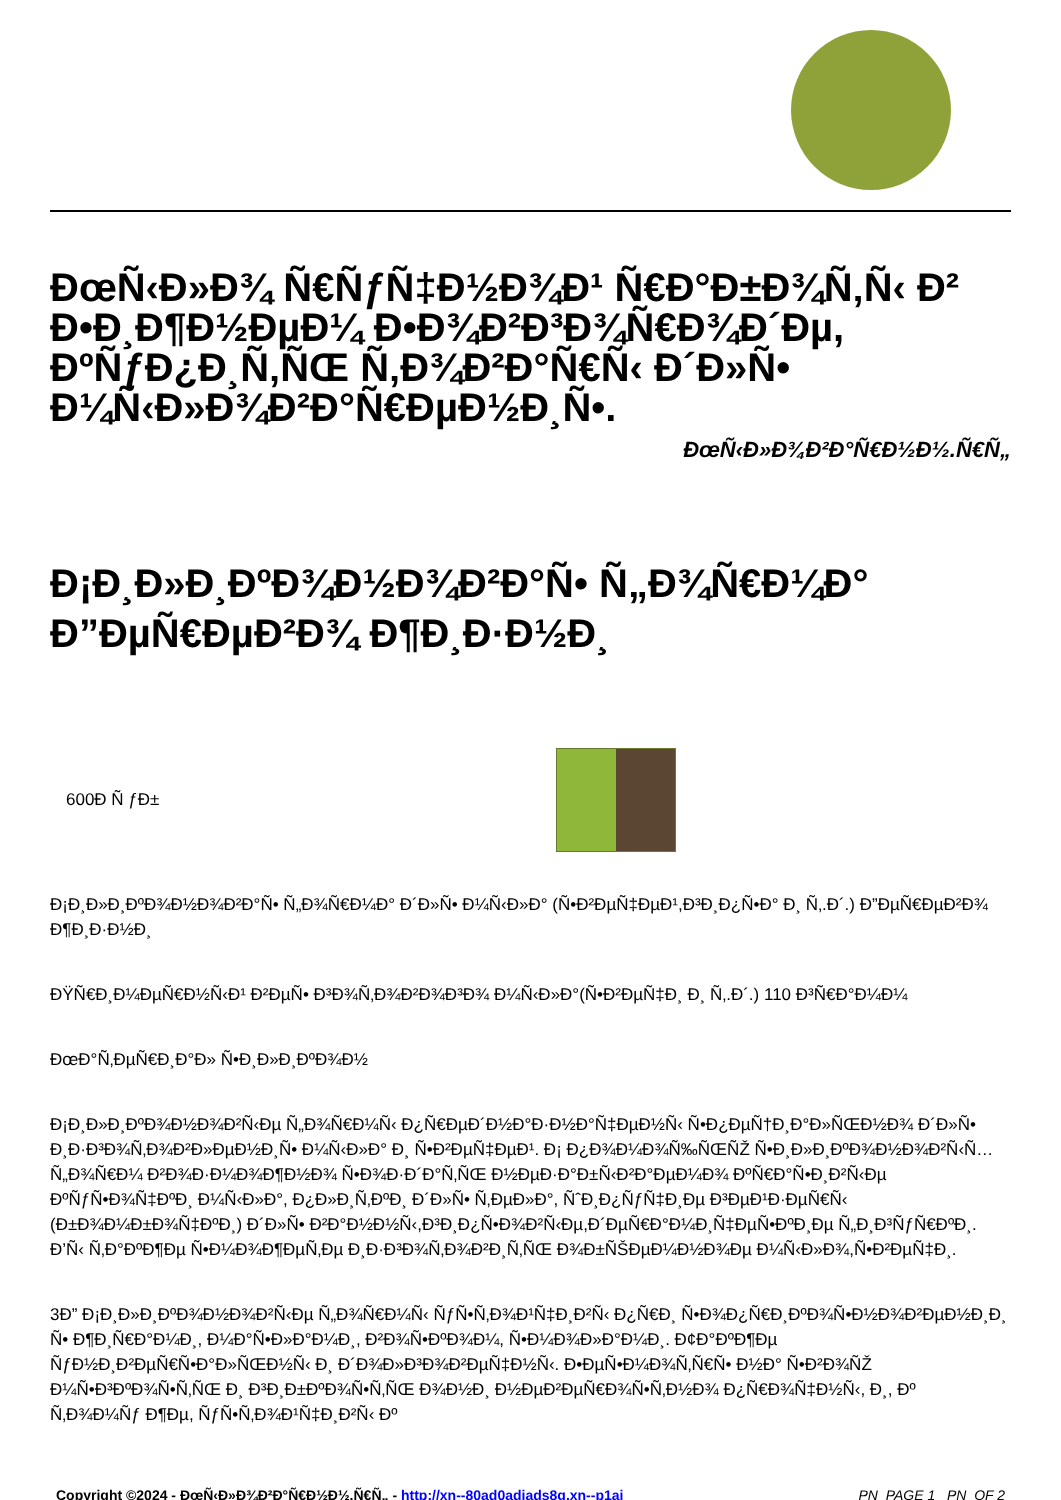ÐœÑ‹Ð»Ð¾ Ñ€ÑƒÑ‡Ð½Ð¾Ð¹ Ñ€Ð°Ð±Ð¾Ñ‚Ñ‹ Ð² Ð•Ð¸Ð¶Ð½ÐµÐ¼ Ð•Ð¾Ð²Ð³Ð¾Ñ€Ð¾Ð´Ðµ, ÐºÑƒÐ¿Ð¸Ñ‚ÑŒ Ñ‚Ð¾Ð²Ð°Ñ€Ñ‹ Ð´Ð»Ñ• Ð¼Ñ‹Ð»Ð¾Ð²Ð°Ñ€ÐµÐ½Ð¸Ñ•.
ÐœÑ‹Ð»Ð¾Ð²Ð°Ñ€Ð½Ð½.Ñ€Ñ„
Ð¡Ð¸Ð»Ð¸ÐºÐ¾Ð½Ð¾Ð²Ð°Ñ• Ñ„Ð¾Ñ€Ð¼Ð° Ð”ÐµÑ€ÐµÐ²Ð¾ Ð¶Ð¸Ð·Ð½Ð¸
600Ð Ñ ƒÐ±
Ð¡Ð¸Ð»Ð¸ÐºÐ¾Ð½Ð¾Ð²Ð°Ñ• Ñ„Ð¾Ñ€Ð¼Ð° Ð´Ð»Ñ• Ð¼Ñ‹Ð»Ð° (Ñ•Ð²ÐµÑ‡ÐµÐ¹,Ð³Ð¸Ð¿Ñ•Ð° Ð¸ Ñ‚.Ð´.) Ð”ÐµÑ€ÐµÐ²Ð¾ Ð¶Ð¸Ð·Ð½Ð¸
ÐŸÑ€Ð¸Ð¼ÐµÑ€Ð½Ñ‹Ð¹ Ð²ÐµÑ• Ð³Ð¾Ñ‚Ð¾Ð²Ð¾Ð³Ð¾ Ð¼Ñ‹Ð»Ð°(Ñ•Ð²ÐµÑ‡Ð¸ Ð¸ Ñ‚.Ð´.) 110 Ð³Ñ€Ð°Ð¼Ð¼
ÐœÐ°Ñ‚ÐµÑ€Ð¸Ð°Ð» Ñ•Ð¸Ð»Ð¸ÐºÐ¾Ð½
Ð¡Ð¸Ð»Ð¸ÐºÐ¾Ð½Ð¾Ð²Ñ‹Ðµ Ñ„Ð¾Ñ€Ð¼Ñ‹ Ð¿Ñ€ÐµÐ´Ð½Ð°Ð·Ð½Ð°Ñ‡ÐµÐ½Ñ‹ Ñ•Ð¿ÐµÑ†Ð¸Ð°Ð»ÑŒÐ½Ð¾ Ð´Ð»Ñ• Ð¸Ð·Ð³Ð¾Ñ‚Ð¾Ð²Ð»ÐµÐ½Ð¸Ñ• Ð¼Ñ‹Ð»Ð° Ð¸ Ñ•Ð²ÐµÑ‡ÐµÐ¹. Ð¡ Ð¿Ð¾Ð¼Ð¾Ñ‰ÑŒÑŽ Ñ•Ð¸Ð»Ð¸ÐºÐ¾Ð½Ð¾Ð²Ñ‹Ñ… Ñ„Ð¾Ñ€Ð¼ Ð²Ð¾Ð·Ð¼Ð¾Ð¶Ð½Ð¾ Ñ•Ð¾Ð·Ð´Ð°Ñ‚ÑŒ Ð½ÐµÐ·Ð°Ð±Ñ‹Ð²Ð°ÐµÐ¼Ð¾ ÐºÑ€Ð°Ñ•Ð¸Ð²Ñ‹Ðµ ÐºÑƒÑ•Ð¾Ñ‡ÐºÐ¸ Ð¼Ñ‹Ð»Ð°, Ð¿Ð»Ð¸Ñ‚ÐºÐ¸ Ð´Ð»Ñ• Ñ‚ÐµÐ»Ð°, ÑˆÐ¸Ð¿ÑƒÑ‡Ð¸Ðµ Ð³ÐµÐ¹Ð·ÐµÑ€Ñ‹ (Ð±Ð¾Ð¼Ð±Ð¾Ñ‡ÐºÐ¸) Ð´Ð»Ñ• Ð²Ð°Ð½Ð½Ñ‹,Ð³Ð¸Ð¿Ñ•Ð¾Ð²Ñ‹Ðµ,Ð´ÐµÑ€Ð°Ð¼Ð¸Ñ‡ÐµÑ•ÐºÐ¸Ðµ Ñ„Ð¸Ð³ÑƒÑ€ÐºÐ¸. Ð’Ñ‹ Ñ‚Ð°ÐºÐ¶Ðµ Ñ•Ð¼Ð¾Ð¶ÐµÑ‚Ðµ Ð¸Ð·Ð³Ð¾Ñ‚Ð¾Ð²Ð¸Ñ‚ÑŒ Ð¾Ð±ÑŠÐµÐ¼Ð½Ð¾Ðµ Ð¼Ñ‹Ð»Ð¾,Ñ•Ð²ÐµÑ‡Ð¸.
3Ð” Ð¡Ð¸Ð»Ð¸ÐºÐ¾Ð½Ð¾Ð²Ñ‹Ðµ Ñ„Ð¾Ñ€Ð¼Ñ‹ ÑƒÑ•Ñ‚Ð¾Ð¹Ñ‡Ð¸Ð²Ñ‹ Ð¿Ñ€Ð¸ Ñ•Ð¾Ð¿Ñ€Ð¸ÐºÐ¾Ñ•Ð½Ð¾Ð²ÐµÐ½Ð¸Ð¸ Ñ• Ð¶Ð¸Ñ€Ð°Ð¼Ð¸, Ð¼Ð°Ñ•Ð»Ð°Ð¼Ð¸, Ð²Ð¾Ñ•ÐºÐ¾Ð¼, Ñ•Ð¼Ð¾Ð»Ð°Ð¼Ð¸. Ð¢Ð°ÐºÐ¶Ðµ ÑƒÐ½Ð¸Ð²ÐµÑ€Ñ•Ð°Ð»ÑŒÐ½Ñ‹ Ð¸ Ð´Ð¾Ð»Ð³Ð¾Ð²ÐµÑ‡Ð½Ñ‹. Ð•ÐµÑ•Ð¼Ð¾Ñ‚Ñ€Ñ• Ð½Ð° Ñ•Ð²Ð¾ÑŽ Ð¼Ñ•Ð³ÐºÐ¾Ñ•Ñ‚ÑŒ Ð¸ Ð³Ð¸Ð±ÐºÐ¾Ñ•Ñ‚ÑŒ Ð¾Ð½Ð¸ Ð½ÐµÐ²ÐµÑ€Ð¾Ñ•Ñ‚Ð½Ð¾ Ð¿Ñ€Ð¾Ñ‡Ð½Ñ‹, Ð¸, Ðº Ñ‚Ð¾Ð¼Ñƒ Ð¶Ðµ, ÑƒÑ•Ñ‚Ð¾Ð¹Ñ‡Ð¸Ð²Ñ‹ Ðº
Copyright ©2024 - ÐœÑ‹Ð»Ð¾Ð²Ð°Ñ€Ð½Ð½.Ñ€Ñ„ - http://xn--80ad0adiads8g.xn--p1ai _PN_PAGE 1 _PN_OF 2